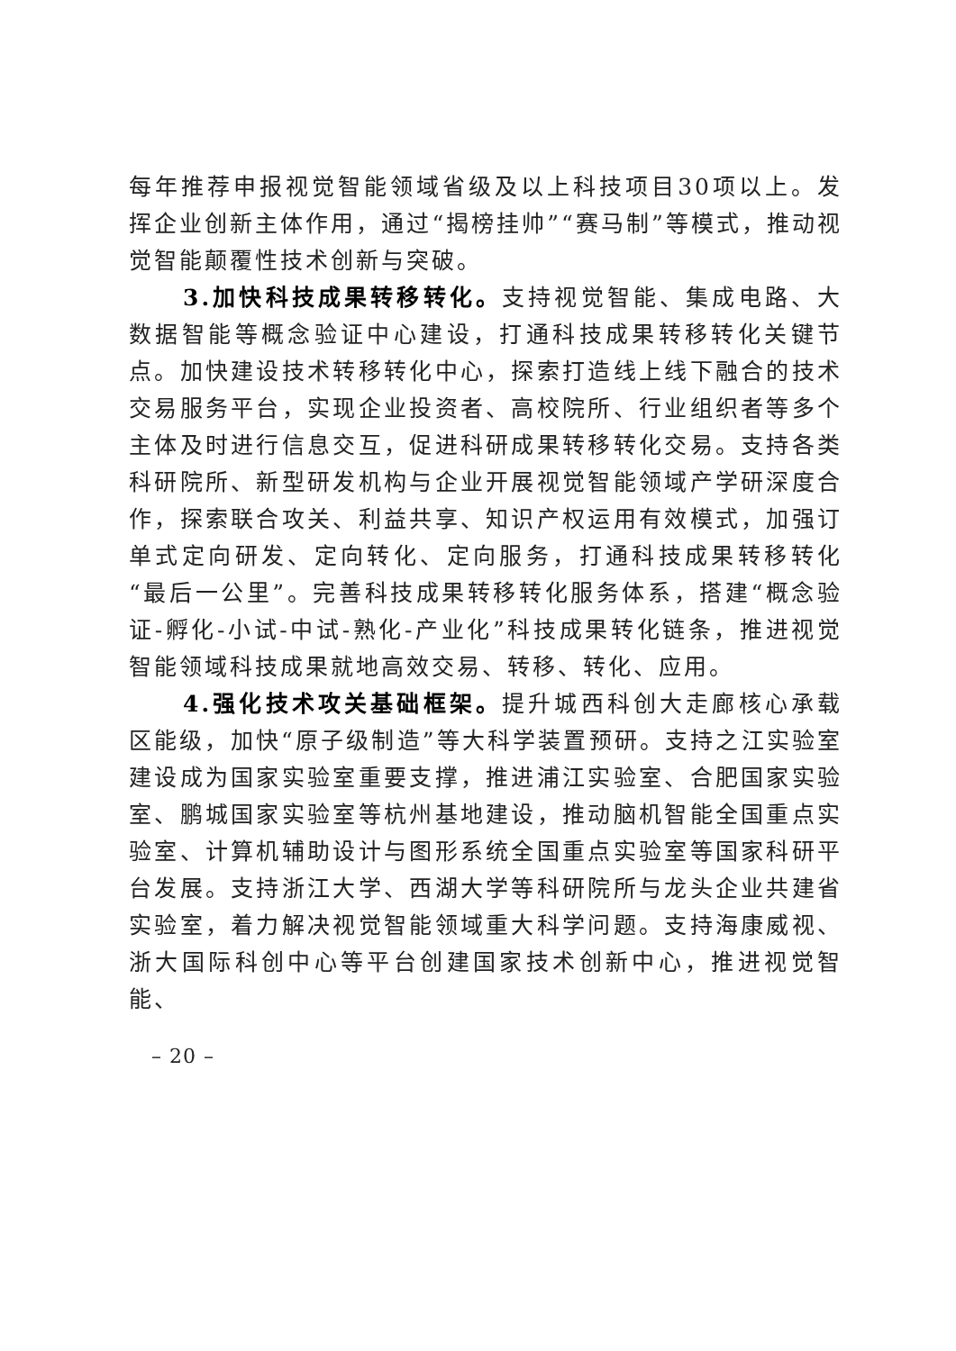每年推荐申报视觉智能领域省级及以上科技项目30项以上。发挥企业创新主体作用，通过“揭榜挂帅”“赛马制”等模式，推动视觉智能颠覆性技术创新与突破。
3.加快科技成果转移转化。支持视觉智能、集成电路、大数据智能等概念验证中心建设，打通科技成果转移转化关键节点。加快建设技术转移转化中心，探索打造线上线下融合的技术交易服务平台，实现企业投资者、高校院所、行业组织者等多个主体及时进行信息交互，促进科研成果转移转化交易。支持各类科研院所、新型研发机构与企业开展视觉智能领域产学研深度合作，探索联合攻关、利益共享、知识产权运用有效模式，加强订单式定向研发、定向转化、定向服务，打通科技成果转移转化“最后一公里”。完善科技成果转移转化服务体系，搭建“概念验证-孵化-小试-中试-熟化-产业化”科技成果转化链条，推进视觉智能领域科技成果就地高效交易、转移、转化、应用。
4.强化技术攻关基础框架。提升城西科创大走廊核心承载区能级，加快“原子级制造”等大科学装置预研。支持之江实验室建设成为国家实验室重要支撑，推进浦江实验室、合肥国家实验室、鹏城国家实验室等杭州基地建设，推动脑机智能全国重点实验室、计算机辅助设计与图形系统全国重点实验室等国家科研平台发展。支持浙江大学、西湖大学等科研院所与龙头企业共建省实验室，着力解决视觉智能领域重大科学问题。支持海康威视、浙大国际科创中心等平台创建国家技术创新中心，推进视觉智能、
– 20 –